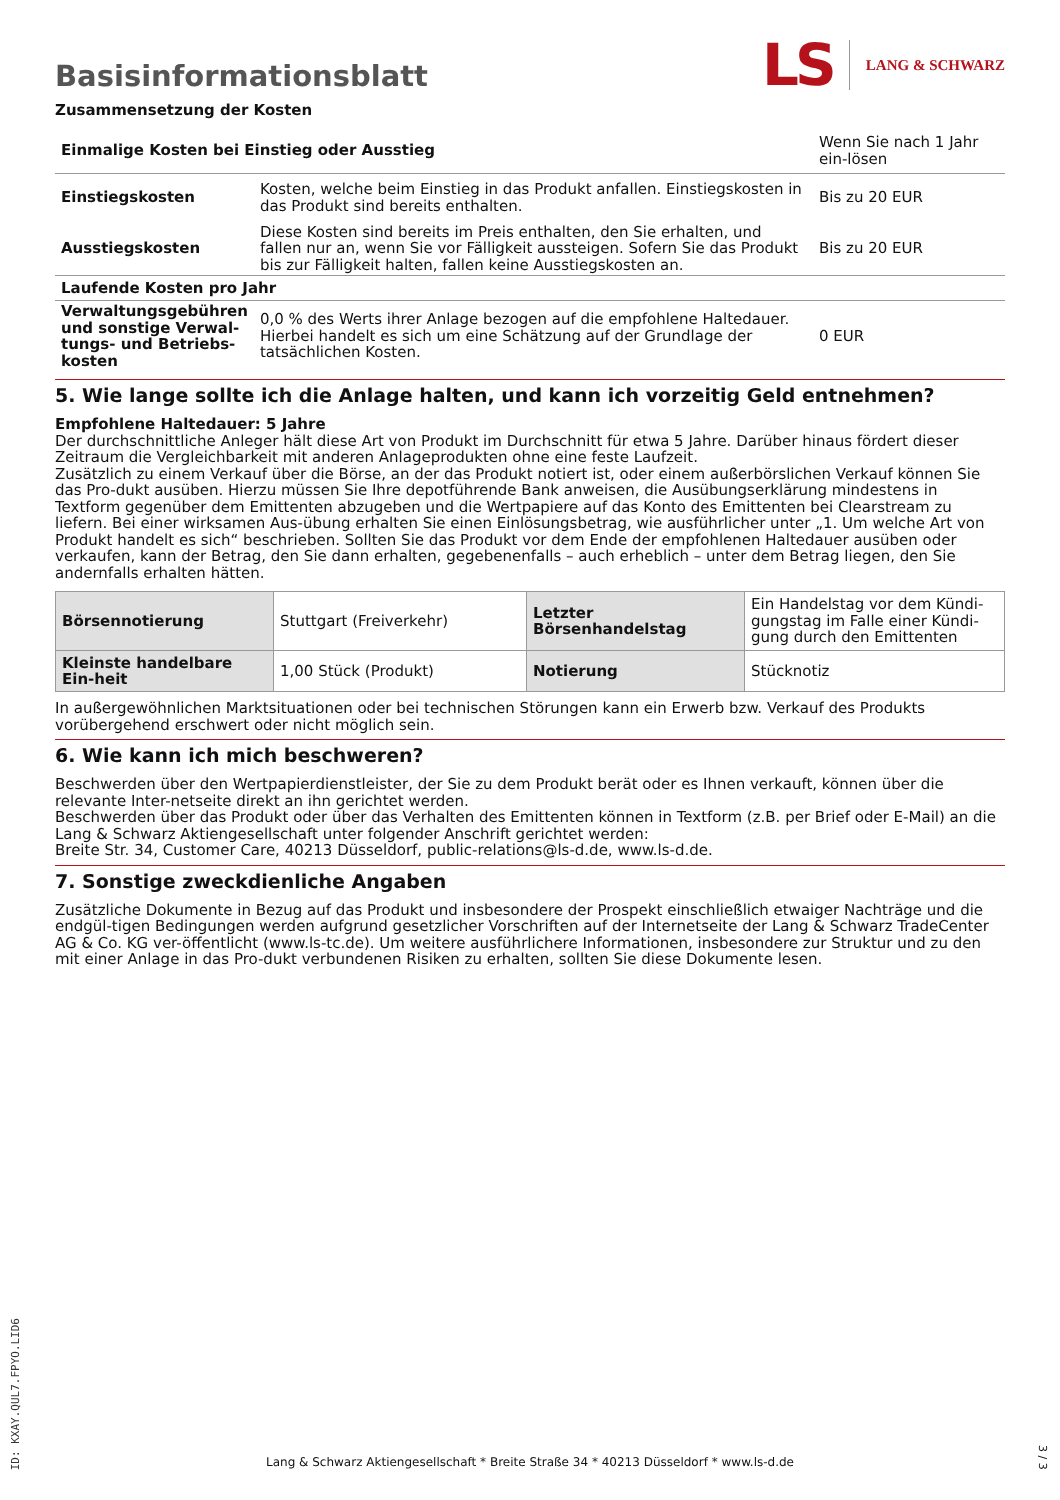Basisinformationsblatt
LS LANG & SCHWARZ
Zusammensetzung der Kosten
| Einmalige Kosten bei Einstieg oder Ausstieg | | Wenn Sie nach 1 Jahr ein-lösen |
| Einstiegskosten | Kosten, welche beim Einstieg in das Produkt anfallen. Einstiegskosten in das Produkt sind bereits enthalten. | Bis zu 20 EUR |
| Ausstiegskosten | Diese Kosten sind bereits im Preis enthalten, den Sie erhalten, und fallen nur an, wenn Sie vor Fälligkeit aussteigen. Sofern Sie das Produkt bis zur Fälligkeit halten, fallen keine Ausstiegskosten an. | Bis zu 20 EUR |
| Laufende Kosten pro Jahr | | |
| Verwaltungsgebühren und sonstige Verwal-tungs- und Betriebs-kosten | 0,0 % des Werts ihrer Anlage bezogen auf die empfohlene Haltedauer. Hierbei handelt es sich um eine Schätzung auf der Grundlage der tatsächlichen Kosten. | 0 EUR |
5. Wie lange sollte ich die Anlage halten, und kann ich vorzeitig Geld entnehmen?
Empfohlene Haltedauer: 5 Jahre
Der durchschnittliche Anleger hält diese Art von Produkt im Durchschnitt für etwa 5 Jahre. Darüber hinaus fördert dieser Zeitraum die Vergleichbarkeit mit anderen Anlageprodukten ohne eine feste Laufzeit.
Zusätzlich zu einem Verkauf über die Börse, an der das Produkt notiert ist, oder einem außerbörslichen Verkauf können Sie das Pro-dukt ausüben. Hierzu müssen Sie Ihre depotführende Bank anweisen, die Ausübungserklärung mindestens in Textform gegenüber dem Emittenten abzugeben und die Wertpapiere auf das Konto des Emittenten bei Clearstream zu liefern. Bei einer wirksamen Aus-übung erhalten Sie einen Einlösungsbetrag, wie ausführlicher unter „1. Um welche Art von Produkt handelt es sich“ beschrieben. Sollten Sie das Produkt vor dem Ende der empfohlenen Haltedauer ausüben oder verkaufen, kann der Betrag, den Sie dann erhalten, gegebenenfalls – auch erheblich – unter dem Betrag liegen, den Sie andernfalls erhalten hätten.
| Börsennotierung | Stuttgart (Freiverkehr) | Letzter Börsenhandelstag | Ein Handelstag vor dem Kündi-gungstag im Falle einer Kündi-gung durch den Emittenten |
| Kleinste handelbare Ein-heit | 1,00 Stück (Produkt) | Notierung | Stücknotiz |
In außergewöhnlichen Marktsituationen oder bei technischen Störungen kann ein Erwerb bzw. Verkauf des Produkts vorübergehend erschwert oder nicht möglich sein.
6. Wie kann ich mich beschweren?
Beschwerden über den Wertpapierdienstleister, der Sie zu dem Produkt berät oder es Ihnen verkauft, können über die relevante Inter-netseite direkt an ihn gerichtet werden.
Beschwerden über das Produkt oder über das Verhalten des Emittenten können in Textform (z.B. per Brief oder E-Mail) an die Lang & Schwarz Aktiengesellschaft unter folgender Anschrift gerichtet werden:
Breite Str. 34, Customer Care, 40213 Düsseldorf, public-relations@ls-d.de, www.ls-d.de.
7. Sonstige zweckdienliche Angaben
Zusätzliche Dokumente in Bezug auf das Produkt und insbesondere der Prospekt einschließlich etwaiger Nachträge und die endgül-tigen Bedingungen werden aufgrund gesetzlicher Vorschriften auf der Internetseite der Lang & Schwarz TradeCenter AG & Co. KG ver-öffentlicht (www.ls-tc.de). Um weitere ausführlichere Informationen, insbesondere zur Struktur und zu den mit einer Anlage in das Pro-dukt verbundenen Risiken zu erhalten, sollten Sie diese Dokumente lesen.
ID: KXAY.QUL7.FPYO.LID6
Lang & Schwarz Aktiengesellschaft * Breite Straße 34 * 40213 Düsseldorf * www.ls-d.de
3 / 3